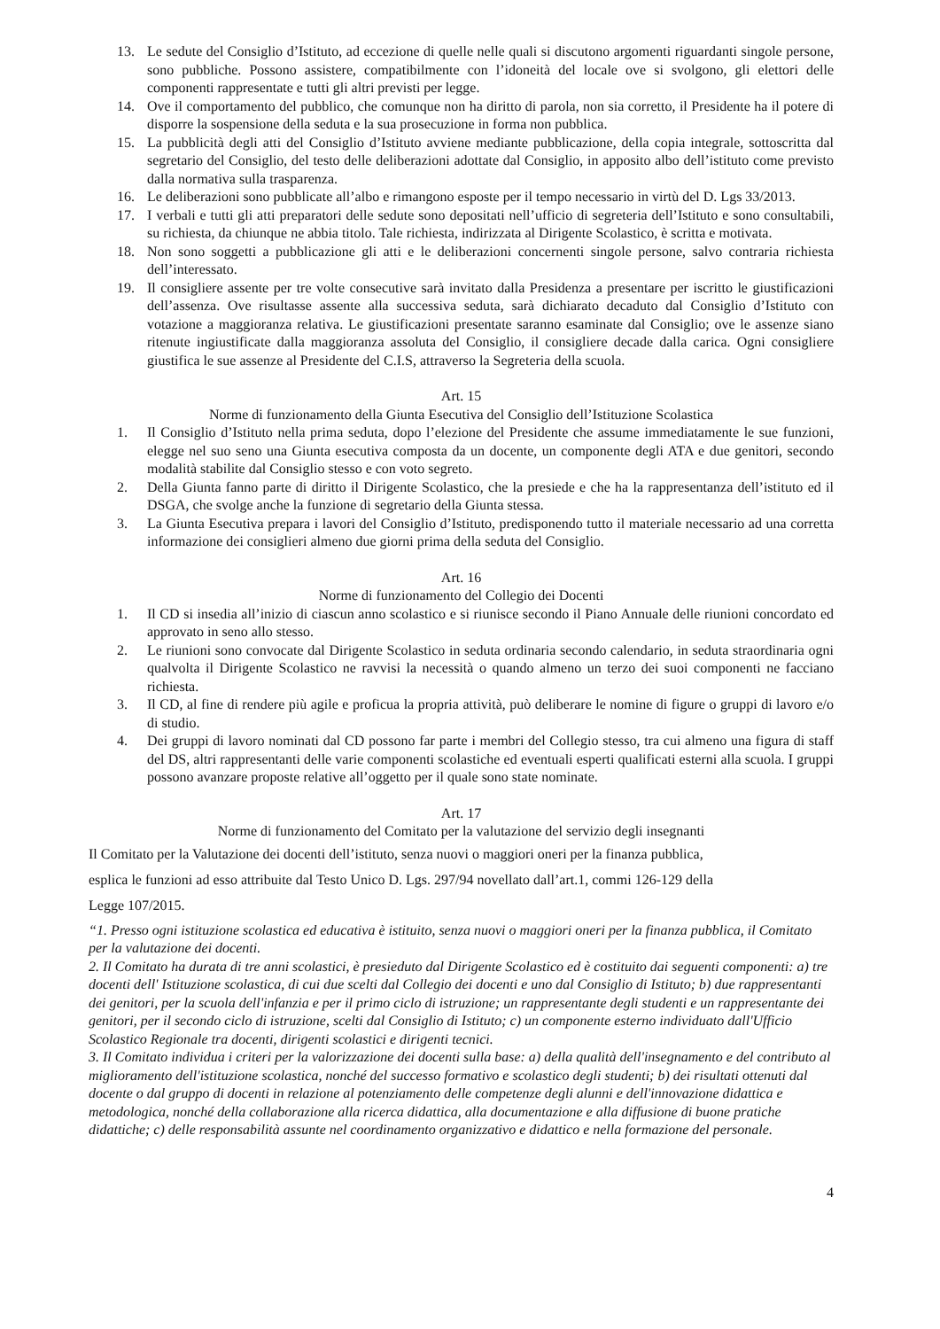13. Le sedute del Consiglio d’Istituto, ad eccezione di quelle nelle quali si discutono argomenti riguardanti singole persone, sono pubbliche. Possono assistere, compatibilmente con l’idoneità del locale ove si svolgono, gli elettori delle componenti rappresentate e tutti gli altri previsti per legge.
14. Ove il comportamento del pubblico, che comunque non ha diritto di parola, non sia corretto, il Presidente ha il potere di disporre la sospensione della seduta e la sua prosecuzione in forma non pubblica.
15. La pubblicità degli atti del Consiglio d’Istituto avviene mediante pubblicazione, della copia integrale, sottoscritta dal segretario del Consiglio, del testo delle deliberazioni adottate dal Consiglio, in apposito albo dell’istituto come previsto dalla normativa sulla trasparenza.
16. Le deliberazioni sono pubblicate all’albo e rimangono esposte per il tempo necessario in virtù del D. Lgs 33/2013.
17. I verbali e tutti gli atti preparatori delle sedute sono depositati nell’ufficio di segreteria dell’Istituto e sono consultabili, su richiesta, da chiunque ne abbia titolo. Tale richiesta, indirizzata al Dirigente Scolastico, è scritta e motivata.
18. Non sono soggetti a pubblicazione gli atti e le deliberazioni concernenti singole persone, salvo contraria richiesta dell’interessato.
19. Il consigliere assente per tre volte consecutive sarà invitato dalla Presidenza a presentare per iscritto le giustificazioni dell’assenza. Ove risultasse assente alla successiva seduta, sarà dichiarato decaduto dal Consiglio d’Istituto con votazione a maggioranza relativa. Le giustificazioni presentate saranno esaminate dal Consiglio; ove le assenze siano ritenute ingiustificate dalla maggioranza assoluta del Consiglio, il consigliere decade dalla carica. Ogni consigliere giustifica le sue assenze al Presidente del C.I.S, attraverso la Segreteria della scuola.
Art. 15
Norme di funzionamento della Giunta Esecutiva del Consiglio dell’Istituzione Scolastica
1. Il Consiglio d’Istituto nella prima seduta, dopo l’elezione del Presidente che assume immediatamente le sue funzioni, elegge nel suo seno una Giunta esecutiva composta da un docente, un componente degli ATA e due genitori, secondo modalità stabilite dal Consiglio stesso e con voto segreto.
2. Della Giunta fanno parte di diritto il Dirigente Scolastico, che la presiede e che ha la rappresentanza dell’istituto ed il DSGA, che svolge anche la funzione di segretario della Giunta stessa.
3. La Giunta Esecutiva prepara i lavori del Consiglio d’Istituto, predisponendo tutto il materiale necessario ad una corretta informazione dei consiglieri almeno due giorni prima della seduta del Consiglio.
Art. 16
Norme di funzionamento del Collegio dei Docenti
1. Il CD si insedia all’inizio di ciascun anno scolastico e si riunisce secondo il Piano Annuale delle riunioni concordato ed approvato in seno allo stesso.
2. Le riunioni sono convocate dal Dirigente Scolastico in seduta ordinaria secondo calendario, in seduta straordinaria ogni qualvolta il Dirigente Scolastico ne ravvisi la necessità o quando almeno un terzo dei suoi componenti ne facciano richiesta.
3. Il CD, al fine di rendere più agile e proficua la propria attività, può deliberare le nomine di figure o gruppi di lavoro e/o di studio.
4. Dei gruppi di lavoro nominati dal CD possono far parte i membri del Collegio stesso, tra cui almeno una figura di staff del DS, altri rappresentanti delle varie componenti scolastiche ed eventuali esperti qualificati esterni alla scuola. I gruppi possono avanzare proposte relative all’oggetto per il quale sono state nominate.
Art. 17
Norme di funzionamento del Comitato per la valutazione del servizio degli insegnanti
Il Comitato per la Valutazione dei docenti dell’istituto, senza nuovi o maggiori oneri per la finanza pubblica,
esplica le funzioni ad esso attribuite dal Testo Unico D. Lgs. 297/94 novellato dall’art.1, commi 126-129 della
Legge 107/2015.
“1. Presso ogni istituzione scolastica ed educativa è istituito, senza nuovi o maggiori oneri per la finanza pubblica, il Comitato per la valutazione dei docenti.
2. Il Comitato ha durata di tre anni scolastici, è presieduto dal Dirigente Scolastico ed è costituito dai seguenti componenti: a) tre docenti dell' Istituzione scolastica, di cui due scelti dal Collegio dei docenti e uno dal Consiglio di Istituto; b) due rappresentanti dei genitori, per la scuola dell'infanzia e per il primo ciclo di istruzione; un rappresentante degli studenti e un rappresentante dei genitori, per il secondo ciclo di istruzione, scelti dal Consiglio di Istituto; c) un componente esterno individuato dall'Ufficio Scolastico Regionale tra docenti, dirigenti scolastici e dirigenti tecnici.
3. Il Comitato individua i criteri per la valorizzazione dei docenti sulla base: a) della qualità dell'insegnamento e del contributo al miglioramento dell'istituzione scolastica, nonché del successo formativo e scolastico degli studenti; b) dei risultati ottenuti dal docente o dal gruppo di docenti in relazione al potenziamento delle competenze degli alunni e dell'innovazione didattica e metodologica, nonché della collaborazione alla ricerca didattica, alla documentazione e alla diffusione di buone pratiche didattiche; c) delle responsabilità assunte nel coordinamento organizzativo e didattico e nella formazione del personale.
4